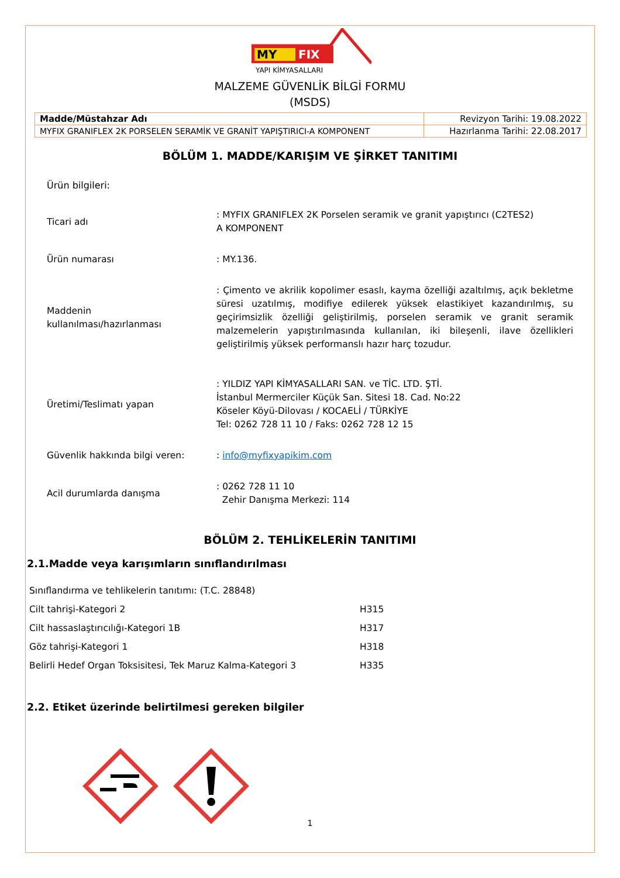MY
FIX
YAPI KİMYASALLARI
MALZEME GÜVENLİK BİLGİ FORMU
(MSDS)
| Madde/Müstahzar Adı | Revizyon Tarihi: 19.08.2022 |
| MYFIX GRANIFLEX 2K PORSELEN SERAMİK VE GRANİT YAPIŞTIRICI-A KOMPONENT | Hazırlanma Tarihi: 22.08.2017 |
BÖLÜM 1. MADDE/KARIŞIM VE ŞİRKET TANITIMI
Ürün bilgileri:
Ticari adı : MYFIX GRANIFLEX 2K Porselen seramik ve granit yapıştırıcı (C2TES2)
A KOMPONENT
Ürün numarası : MY.136.
Maddenin
kullanılması/hazırlanması
: Çimento ve akrilik kopolimer esaslı, kayma özelliği azaltılmış, açık bekletme süresi uzatılmış, modifiye edilerek yüksek elastikiyet kazandırılmış, su geçirimsizlik özelliği geliştirilmiş, porselen seramik ve granit seramik malzemelerin yapıştırılmasında kullanılan, iki bileşenli, ilave özellikleri geliştirilmiş yüksek performanslı hazır harç tozudur.
Üretimi/Teslimatı yapan : YILDIZ YAPI KİMYASALLARI SAN. ve TİC. LTD. ŞTİ.
İstanbul Mermerciler Küçük San. Sitesi 18. Cad. No:22
Köseler Köyü-Dilovası / KOCAELİ / TÜRKİYE
Tel: 0262 728 11 10 / Faks: 0262 728 12 15
Güvenlik hakkında bilgi veren: : info@myfixyapikim.com
Acil durumlarda danışma : 0262 728 11 10
Zehir Danışma Merkezi: 114
BÖLÜM 2. TEHLİKELERİN TANITIMI
2.1.Madde veya karışımların sınıflandırılması
| Sınıflandırma ve tehlikelerin tanıtımı: (T.C. 28848) | |
| Cilt tahrişi-Kategori 2 | H315 |
| Cilt hassaslaştırıcılığı-Kategori 1B | H317 |
| Göz tahrişi-Kategori 1 | H318 |
| Belirli Hedef Organ Toksisitesi, Tek Maruz Kalma-Kategori 3 | H335 |
2.2. Etiket üzerinde belirtilmesi gereken bilgiler
1